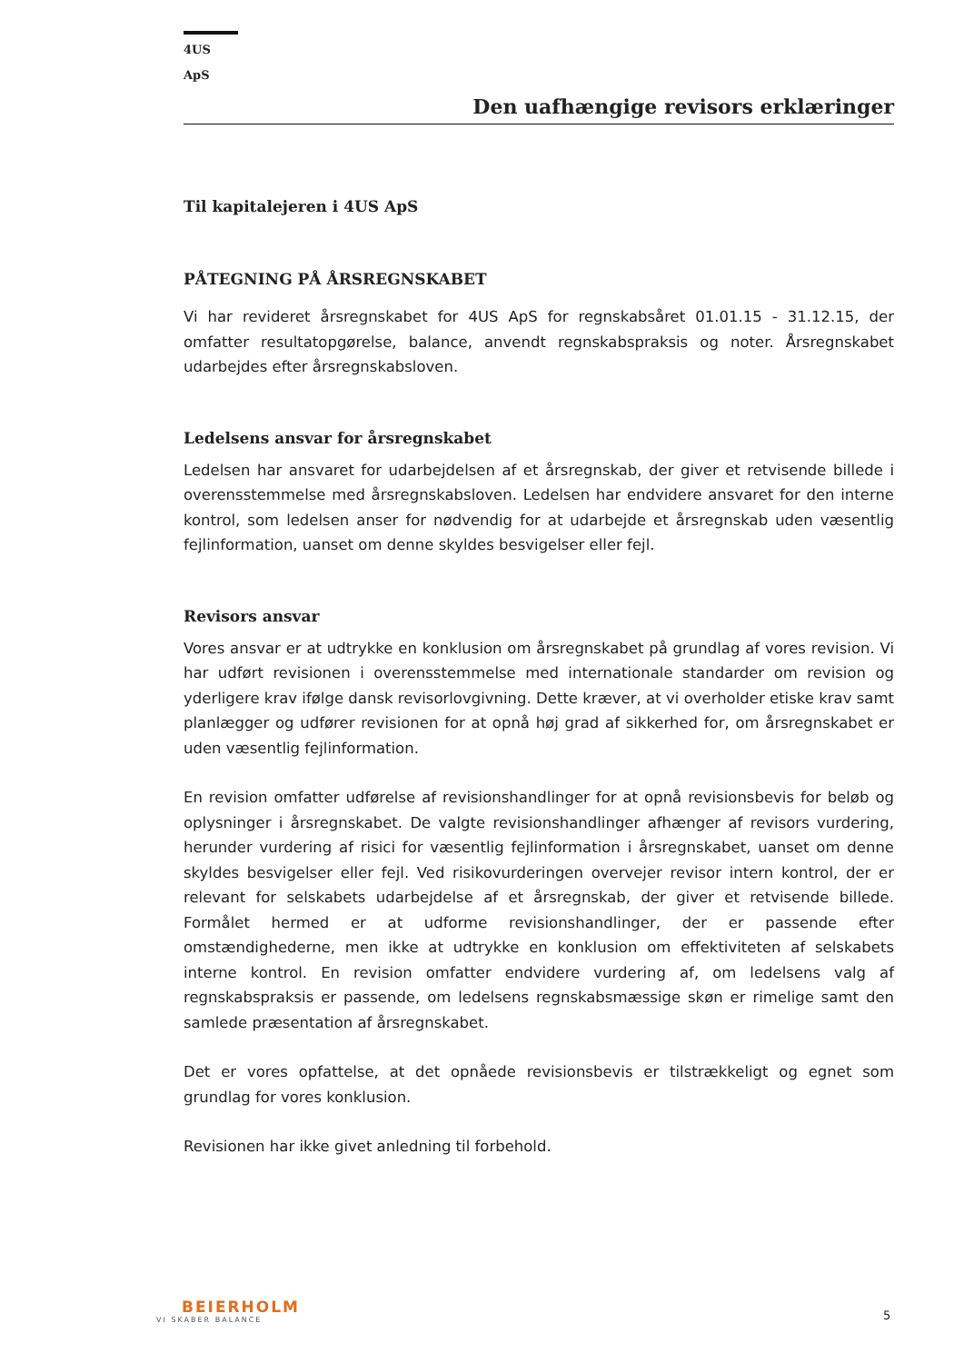4US ApS
Den uafhængige revisors erklæringer
Til kapitalejeren i 4US ApS
PÅTEGNING PÅ ÅRSREGNSKABET
Vi har revideret årsregnskabet for 4US ApS for regnskabsåret 01.01.15 - 31.12.15, der omfatter resultatopgørelse, balance, anvendt regnskabspraksis og noter. Årsregnskabet udarbejdes efter årsregnskabsloven.
Ledelsens ansvar for årsregnskabet
Ledelsen har ansvaret for udarbejdelsen af et årsregnskab, der giver et retvisende billede i overensstemmelse med årsregnskabsloven. Ledelsen har endvidere ansvaret for den interne kontrol, som ledelsen anser for nødvendig for at udarbejde et årsregnskab uden væsentlig fejlinformation, uanset om denne skyldes besvigelser eller fejl.
Revisors ansvar
Vores ansvar er at udtrykke en konklusion om årsregnskabet på grundlag af vores revision. Vi har udført revisionen i overensstemmelse med internationale standarder om revision og yderligere krav ifølge dansk revisorlovgivning. Dette kræver, at vi overholder etiske krav samt planlægger og udfører revisionen for at opnå høj grad af sikkerhed for, om årsregnskabet er uden væsentlig fejlinformation.
En revision omfatter udførelse af revisionshandlinger for at opnå revisionsbevis for beløb og oplysninger i årsregnskabet. De valgte revisionshandlinger afhænger af revisors vurdering, herunder vurdering af risici for væsentlig fejlinformation i årsregnskabet, uanset om denne skyldes besvigelser eller fejl. Ved risikovurderingen overvejer revisor intern kontrol, der er relevant for selskabets udarbejdelse af et årsregnskab, der giver et retvisende billede. Formålet hermed er at udforme revisionshandlinger, der er passende efter omstændighederne, men ikke at udtrykke en konklusion om effektiviteten af selskabets interne kontrol. En revision omfatter endvidere vurdering af, om ledelsens valg af regnskabspraksis er passende, om ledelsens regnskabsmæssige skøn er rimelige samt den samlede præsentation af årsregnskabet.
Det er vores opfattelse, at det opnåede revisionsbevis er tilstrækkeligt og egnet som grundlag for vores konklusion.
Revisionen har ikke givet anledning til forbehold.
BEIERHOLM
VI SKABER BALANCE
5